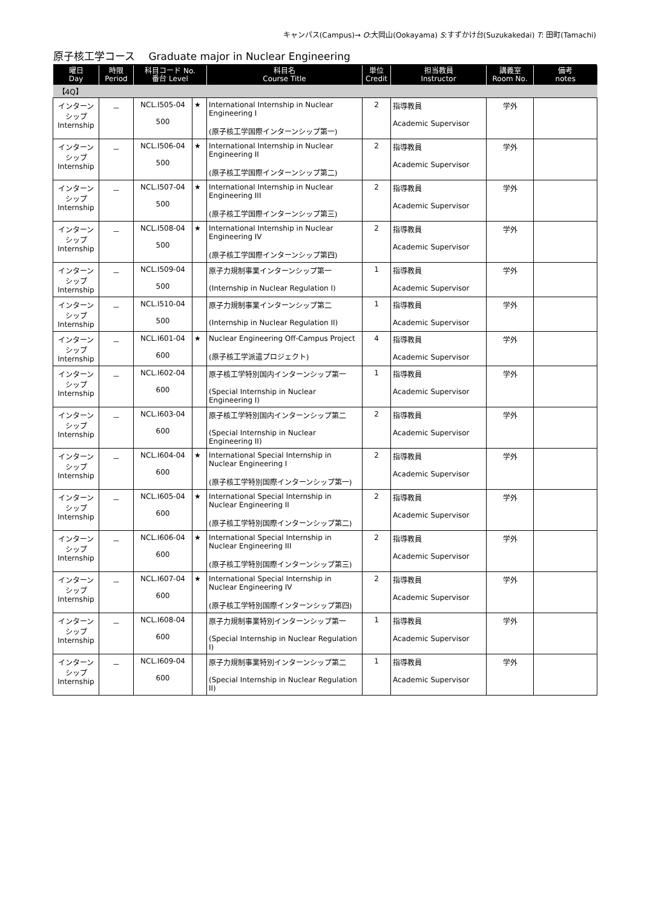キャンパス(Campus)→ O:大岡山(Ookayama) S:すずかけ台(Suzukakedai) T: 田町(Tamachi)
原子核工学コース　 Graduate major in Nuclear Engineering
| 曜日 Day | 時限 Period | 科目コード No. 番台 Level | | 科目名 Course Title | 単位 Credit | 担当教員 Instructor | 講義室 Room No. | 備考 notes |
| --- | --- | --- | --- | --- | --- | --- | --- | --- |
| 【4Q】 | | | | | | | | |
| インターン シップ Internship | － | NCL.I505-04 500 | ★ | International Internship in Nuclear Engineering I (原子核工学国際インターンシップ第一) | 2 | 指導教員 Academic Supervisor | 学外 | |
| インターン シップ Internship | － | NCL.I506-04 500 | ★ | International Internship in Nuclear Engineering II (原子核工学国際インターンシップ第二) | 2 | 指導教員 Academic Supervisor | 学外 | |
| インターン シップ Internship | － | NCL.I507-04 500 | ★ | International Internship in Nuclear Engineering III (原子核工学国際インターンシップ第三) | 2 | 指導教員 Academic Supervisor | 学外 | |
| インターン シップ Internship | － | NCL.I508-04 500 | ★ | International Internship in Nuclear Engineering IV (原子核工学国際インターンシップ第四) | 2 | 指導教員 Academic Supervisor | 学外 | |
| インターン シップ Internship | － | NCL.I509-04 500 | | 原子力規制事業インターンシップ第一 (Internship in Nuclear Regulation I) | 1 | 指導教員 Academic Supervisor | 学外 | |
| インターン シップ Internship | － | NCL.I510-04 500 | | 原子力規制事業インターンシップ第二 (Internship in Nuclear Regulation II) | 1 | 指導教員 Academic Supervisor | 学外 | |
| インターン シップ Internship | － | NCL.I601-04 600 | ★ | Nuclear Engineering Off-Campus Project (原子核工学派遣プロジェクト) | 4 | 指導教員 Academic Supervisor | 学外 | |
| インターン シップ Internship | － | NCL.I602-04 600 | | 原子核工学特別国内インターンシップ第一 (Special Internship in Nuclear Engineering I) | 1 | 指導教員 Academic Supervisor | 学外 | |
| インターン シップ Internship | － | NCL.I603-04 600 | | 原子核工学特別国内インターンシップ第二 (Special Internship in Nuclear Engineering II) | 2 | 指導教員 Academic Supervisor | 学外 | |
| インターン シップ Internship | － | NCL.I604-04 600 | ★ | International Special Internship in Nuclear Engineering I (原子核工学特別国際インターンシップ第一) | 2 | 指導教員 Academic Supervisor | 学外 | |
| インターン シップ Internship | － | NCL.I605-04 600 | ★ | International Special Internship in Nuclear Engineering II (原子核工学特別国際インターンシップ第二) | 2 | 指導教員 Academic Supervisor | 学外 | |
| インターン シップ Internship | － | NCL.I606-04 600 | ★ | International Special Internship in Nuclear Engineering III (原子核工学特別国際インターンシップ第三) | 2 | 指導教員 Academic Supervisor | 学外 | |
| インターン シップ Internship | － | NCL.I607-04 600 | ★ | International Special Internship in Nuclear Engineering IV (原子核工学特別国際インターンシップ第四) | 2 | 指導教員 Academic Supervisor | 学外 | |
| インターン シップ Internship | － | NCL.I608-04 600 | | 原子力規制事業特別インターンシップ第一 (Special Internship in Nuclear Regulation I) | 1 | 指導教員 Academic Supervisor | 学外 | |
| インターン シップ Internship | － | NCL.I609-04 600 | | 原子力規制事業特別インターンシップ第二 (Special Internship in Nuclear Regulation II) | 1 | 指導教員 Academic Supervisor | 学外 | |